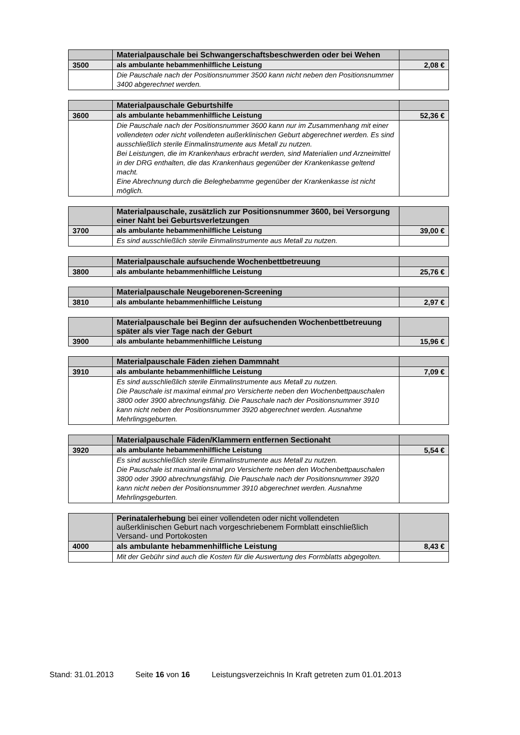| | Materialpauschale bei Schwangerschaftsbeschwerden oder bei Wehen | |
| 3500 | als ambulante hebammenhilfliche Leistung | 2,08 € |
| | Die Pauschale nach der Positionsnummer 3500 kann nicht neben den Positionsnummer 3400 abgerechnet werden. | |
| | Materialpauschale Geburtshilfe | |
| 3600 | als ambulante hebammenhilfliche Leistung | 52,36 € |
| | Die Pauschale nach der Positionsnummer 3600 kann nur im Zusammenhang mit einer vollendeten oder nicht vollendeten außerklinischen Geburt abgerechnet werden. Es sind ausschließlich sterile Einmalinstrumente aus Metall zu nutzen. Bei Leistungen, die im Krankenhaus erbracht werden, sind Materialien und Arzneimittel in der DRG enthalten, die das Krankenhaus gegenüber der Krankenkasse geltend macht. Eine Abrechnung durch die Beleghebamme gegenüber der Krankenkasse ist nicht möglich. | |
| | Materialpauschale, zusätzlich zur Positionsnummer 3600, bei Versorgung einer Naht bei Geburtsverletzungen | |
| 3700 | als ambulante hebammenhilfliche Leistung | 39,00 € |
| | Es sind ausschließlich sterile Einmalinstrumente aus Metall zu nutzen. | |
| | Materialpauschale aufsuchende Wochenbettbetreuung | |
| 3800 | als ambulante hebammenhilfliche Leistung | 25,76 € |
| | Materialpauschale Neugeborenen-Screening | |
| 3810 | als ambulante hebammenhilfliche Leistung | 2,97 € |
| | Materialpauschale bei Beginn der aufsuchenden Wochenbettbetreuung später als vier Tage nach der Geburt | |
| 3900 | als ambulante hebammenhilfliche Leistung | 15,96 € |
| | Materialpauschale Fäden ziehen Dammnaht | |
| 3910 | als ambulante hebammenhilfliche Leistung | 7,09 € |
| | Es sind ausschließlich sterile Einmalinstrumente aus Metall zu nutzen. Die Pauschale ist maximal einmal pro Versicherte neben den Wochenbettpauschalen 3800 oder 3900 abrechnungsfähig. Die Pauschale nach der Positionsnummer 3910 kann nicht neben der Positionsnummer 3920 abgerechnet werden. Ausnahme Mehrlingsgeburten. | |
| | Materialpauschale Fäden/Klammern entfernen Sectionaht | |
| 3920 | als ambulante hebammenhilfliche Leistung | 5,54 € |
| | Es sind ausschließlich sterile Einmalinstrumente aus Metall zu nutzen. Die Pauschale ist maximal einmal pro Versicherte neben den Wochenbettpauschalen 3800 oder 3900 abrechnungsfähig. Die Pauschale nach der Positionsnummer 3920 kann nicht neben der Positionsnummer 3910 abgerechnet werden. Ausnahme Mehrlingsgeburten. | |
| | Perinatalerhebung bei einer vollendeten oder nicht vollendeten außerklinischen Geburt nach vorgeschriebenem Formblatt einschließlich Versand- und Portokosten | |
| 4000 | als ambulante hebammenhilfliche Leistung | 8,43 € |
| | Mit der Gebühr sind auch die Kosten für die Auswertung des Formblatts abgegolten. | |
Stand: 31.01.2013 Seite 16 von 16 Leistungsverzeichnis In Kraft getreten zum 01.01.2013